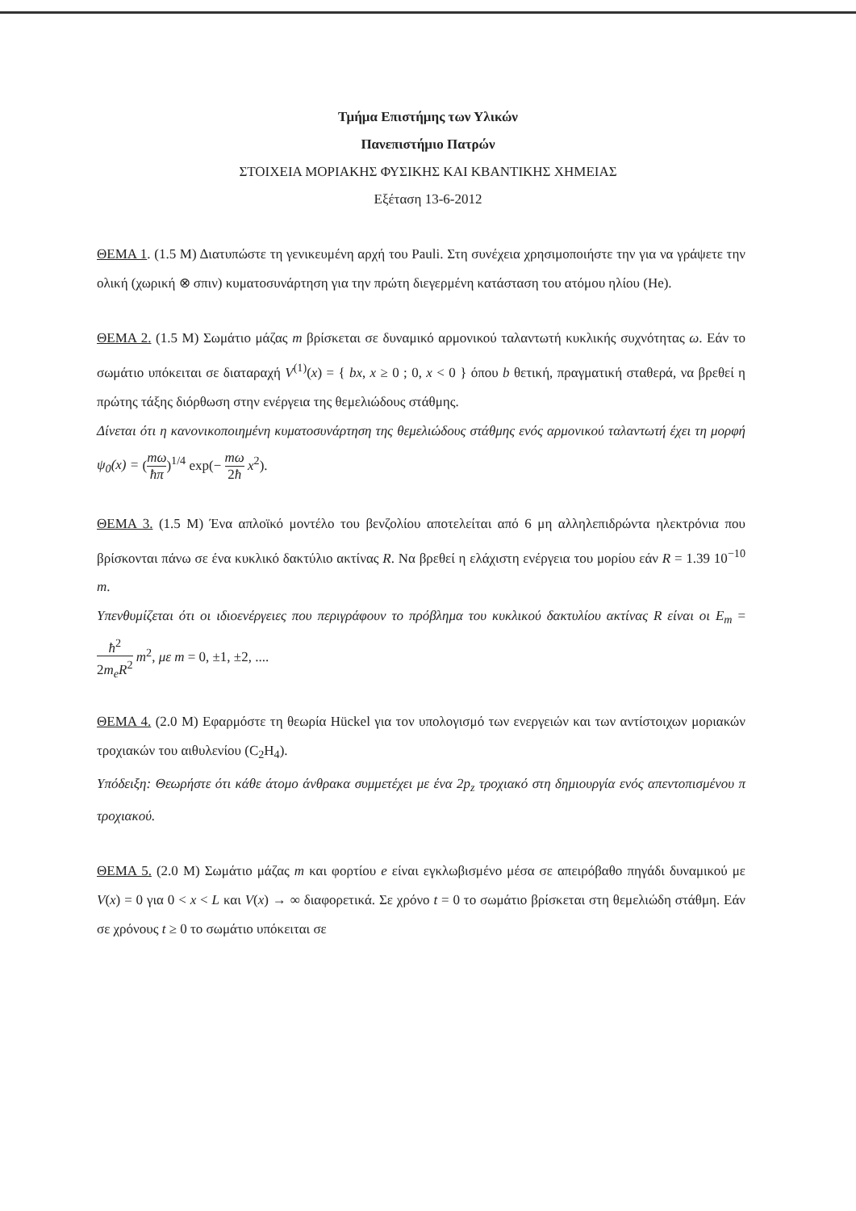Τμήμα Επιστήμης των Υλικών
Πανεπιστήμιο Πατρών
ΣΤΟΙΧΕΙΑ ΜΟΡΙΑΚΗΣ ΦΥΣΙΚΗΣ ΚΑΙ ΚΒΑΝΤΙΚΗΣ ΧΗΜΕΙΑΣ
Εξέταση 13-6-2012
ΘΕΜΑ 1. (1.5 M) Διατυπώστε τη γενικευμένη αρχή του Pauli. Στη συνέχεια χρησιμοποιήστε την για να γράψετε την ολική (χωρική ⊗ σπιν) κυματοσυνάρτηση για την πρώτη διεγερμένη κατάσταση του ατόμου ηλίου (He).
ΘΕΜΑ 2. (1.5 M) Σωμάτιο μάζας m βρίσκεται σε δυναμικό αρμονικού ταλαντωτή κυκλικής συχνότητας ω. Εάν το σωμάτιο υπόκειται σε διαταραχή V<sup>(1)</sup>(x) = { bx, x ≥ 0 ; 0, x < 0 } όπου b θετική, πραγματική σταθερά, να βρεθεί η πρώτης τάξης διόρθωση στην ενέργεια της θεμελιώδους στάθμης.
Δίνεται ότι η κανονικοποιημένη κυματοσυνάρτηση της θεμελιώδους στάθμης ενός αρμονικού ταλαντωτή έχει τη μορφή ψ<sub>0</sub>(x) = (mω ħπ)<sup>1/4</sup> exp(− mω 2ħ x<sup>2</sup>).
ΘΕΜΑ 3. (1.5 M) Ένα απλοϊκό μοντέλο του βενζολίου αποτελείται από 6 μη αλληλεπιδρώντα ηλεκτρόνια που βρίσκονται πάνω σε ένα κυκλικό δακτύλιο ακτίνας R. Να βρεθεί η ελάχιστη ενέργεια του μορίου εάν R = 1.39 10<sup>−10</sup> m.
Υπενθυμίζεται ότι οι ιδιοενέργειες που περιγράφουν το πρόβλημα του κυκλικού δακτυλίου ακτίνας R είναι οι E<sub>m</sub> = ħ<sup>2</sup> 2m<sub>e</sub>R<sup>2</sup> m<sup>2</sup>, με m = 0, ±1, ±2, ....
ΘΕΜΑ 4. (2.0 M) Εφαρμόστε τη θεωρία Hückel για τον υπολογισμό των ενεργειών και των αντίστοιχων μοριακών τροχιακών του αιθυλενίου (C<sub>2</sub>H<sub>4</sub>).
Υπόδειξη: Θεωρήστε ότι κάθε άτομο άνθρακα συμμετέχει με ένα 2p<sub>z</sub> τροχιακό στη δημιουργία ενός απεντοπισμένου π τροχιακού.
ΘΕΜΑ 5. (2.0 M) Σωμάτιο μάζας m και φορτίου e είναι εγκλωβισμένο μέσα σε απειρόβαθο πηγάδι δυναμικού με V(x) = 0 για 0 < x < L και V(x) → ∞ διαφορετικά. Σε χρόνο t = 0 το σωμάτιο βρίσκεται στη θεμελιώδη στάθμη. Εάν σε χρόνους t ≥ 0 το σωμάτιο υπόκειται σε